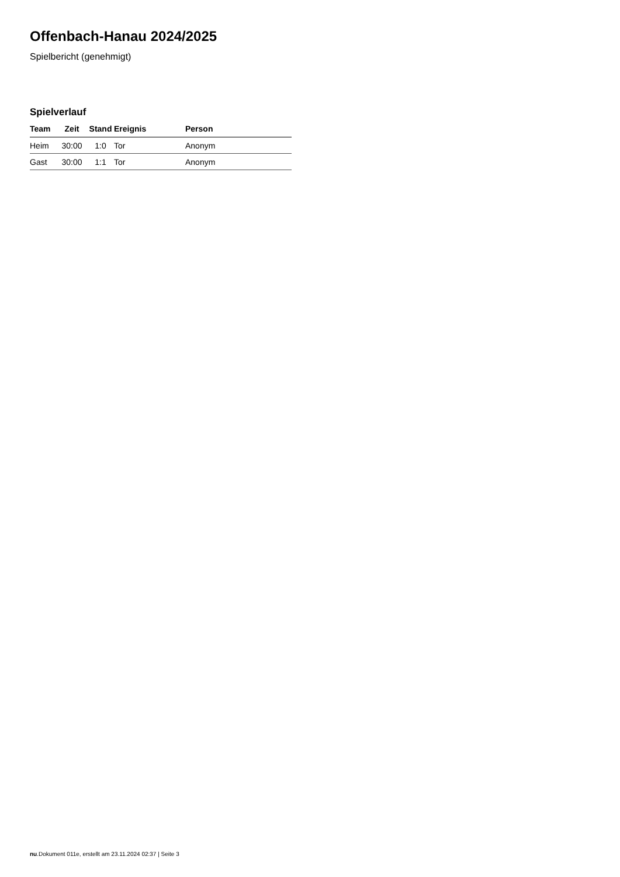Offenbach-Hanau 2024/2025
Spielbericht (genehmigt)
Spielverlauf
| Team | Zeit | Stand | Ereignis | Person |
| --- | --- | --- | --- | --- |
| Heim | 30:00 | 1:0 | Tor | Anonym |
| Gast | 30:00 | 1:1 | Tor | Anonym |
nu.Dokument 011e, erstellt am 23.11.2024 02:37 | Seite 3